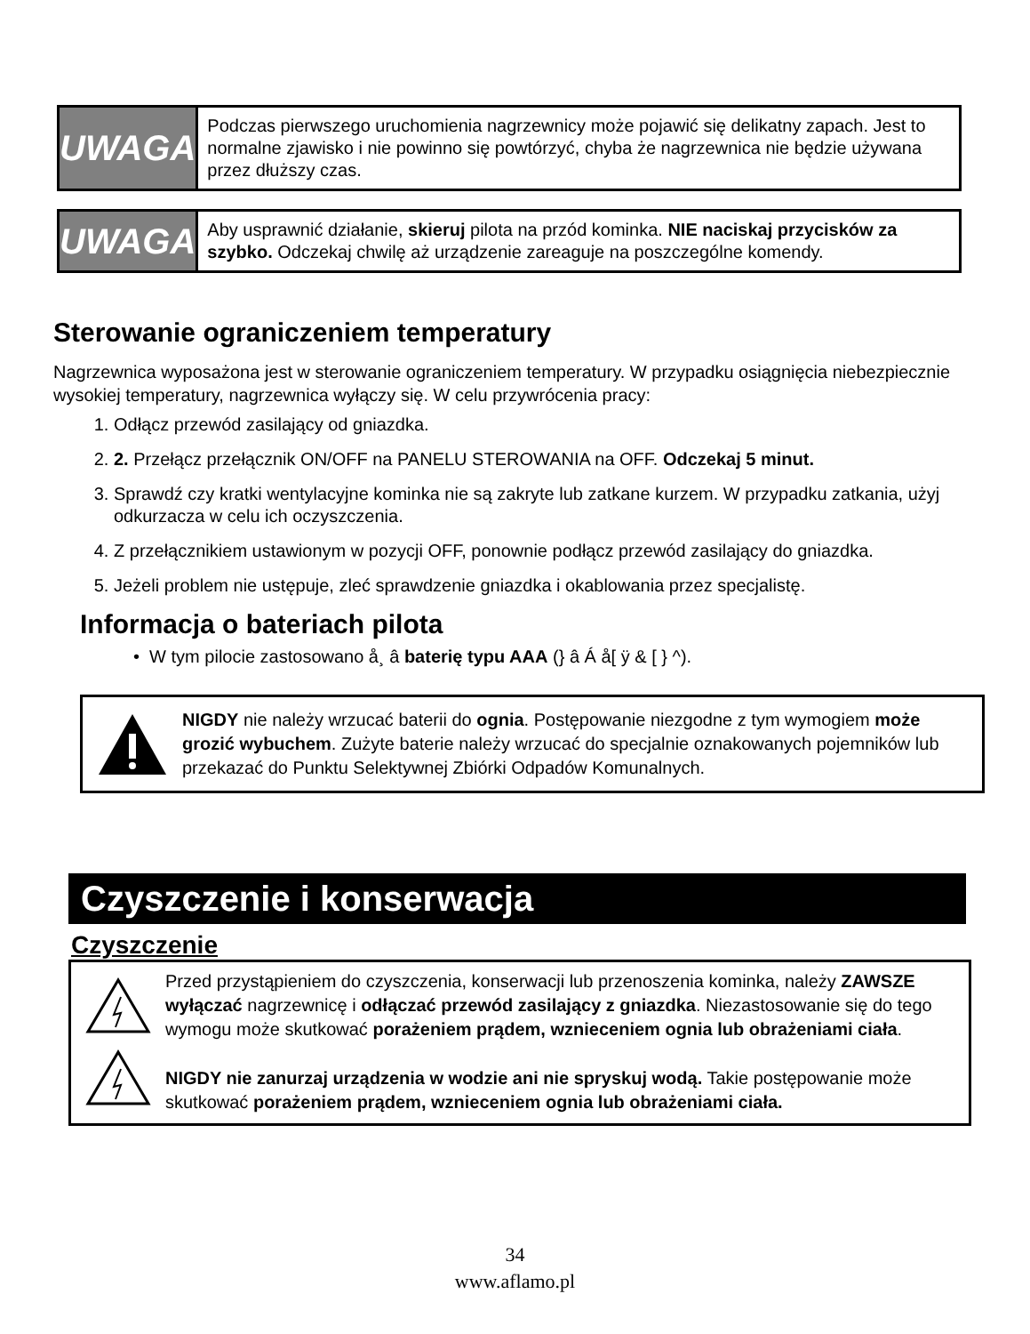UWAGA
Podczas pierwszego uruchomienia nagrzewnicy może pojawić się delikatny zapach. Jest to normalne zjawisko i nie powinno się powtórzyć, chyba że nagrzewnica nie będzie używana przez dłuższy czas.
UWAGA
Aby usprawnić działanie, skieruj pilota na przód kominka. NIE naciskaj przycisków za szybko. Odczekaj chwilę aż urządzenie zareaguje na poszczególne komendy.
Sterowanie ograniczeniem temperatury
Nagrzewnica wyposażona jest w sterowanie ograniczeniem temperatury. W przypadku osiągnięcia niebezpiecznie wysokiej temperatury, nagrzewnica wyłączy się. W celu przywrócenia pracy:
1. Odłącz przewód zasilający od gniazdka.
2. 2. Przełącz przełącznik ON/OFF na PANELU STEROWANIA na OFF. Odczekaj 5 minut.
3. Sprawdź czy kratki wentylacyjne kominka nie są zakryte lub zatkane kurzem. W przypadku zatkania, użyj odkurzacza w celu ich oczyszczenia.
4. Z przełącznikiem ustawionym w pozycji OFF, ponownie podłącz przewód zasilający do gniazdka.
5. Jeżeli problem nie ustępuje, zleć sprawdzenie gniazdka i okablowania przez specjalistę.
Informacja o bateriach pilota
• W tym pilocie zastosowano å¸ â baterię typu AAA (} â Á å[ ÿ & [ } ^).
NIGDY nie należy wrzucać baterii do ognia. Postępowanie niezgodne z tym wymogiem może grozić wybuchem. Zużyte baterie należy wrzucać do specjalnie oznakowanych pojemników lub przekazać do Punktu Selektywnej Zbiórki Odpadów Komunalnych.
Czyszczenie i konserwacja
Czyszczenie
Przed przystąpieniem do czyszczenia, konserwacji lub przenoszenia kominka, należy ZAWSZE wyłączać nagrzewnicę i odłączać przewód zasilający z gniazdka. Niezastosowanie się do tego wymogu może skutkować porażeniem prądem, wznieceniem ognia lub obrażeniami ciała.
NIGDY nie zanurzaj urządzenia w wodzie ani nie spryskuj wodą. Takie postępowanie może skutkować porażeniem prądem, wznieceniem ognia lub obrażeniami ciała.
34
www.aflamo.pl